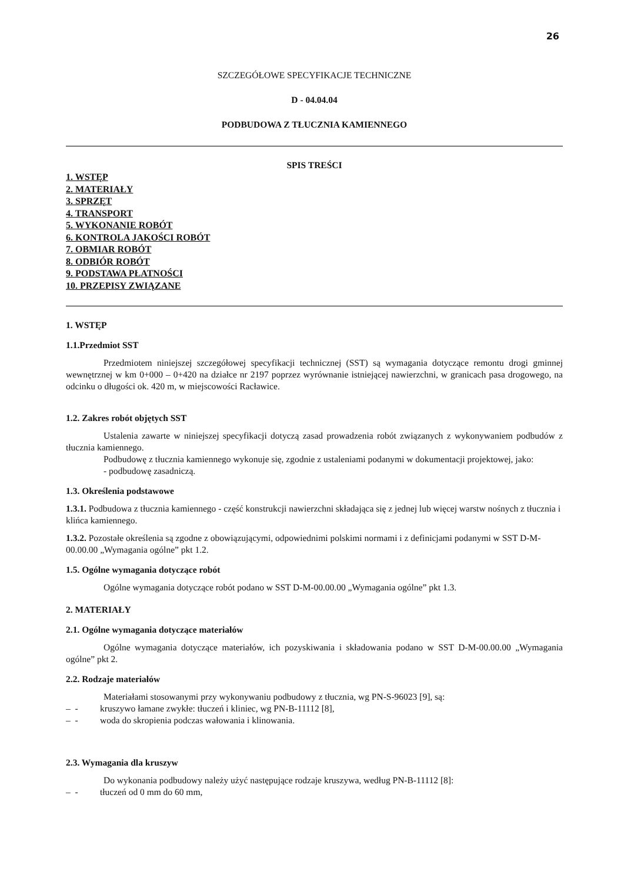26
SZCZEGÓŁOWE SPECYFIKACJE TECHNICZNE
D - 04.04.04
PODBUDOWA Z TŁUCZNIA KAMIENNEGO
SPIS TREŚCI
1. WSTĘP
2. MATERIAŁY
3. SPRZĘT
4. TRANSPORT
5. WYKONANIE ROBÓT
6. KONTROLA JAKOŚCI ROBÓT
7. OBMIAR ROBÓT
8. ODBIÓR ROBÓT
9. PODSTAWA PŁATNOŚCI
10. PRZEPISY ZWIĄZANE
1. WSTĘP
1.1.Przedmiot SST
Przedmiotem niniejszej szczegółowej specyfikacji technicznej (SST) są wymagania dotyczące remontu drogi gminnej wewnętrznej w km 0+000 – 0+420 na działce nr 2197 poprzez wyrównanie istniejącej nawierzchni, w granicach pasa drogowego, na odcinku o długości ok. 420 m, w miejscowości Racławice.
1.2. Zakres robót objętych SST
Ustalenia zawarte w niniejszej specyfikacji dotyczą zasad prowadzenia robót związanych z wykonywaniem podbudów z tłucznia kamiennego.
Podbudowę z tłucznia kamiennego wykonuje się, zgodnie z ustaleniami podanymi w dokumentacji projektowej, jako:
- podbudowę zasadniczą.
1.3. Określenia podstawowe
1.3.1. Podbudowa z tłucznia kamiennego - część konstrukcji nawierzchni składająca się z jednej lub więcej warstw nośnych z tłucznia i klińca kamiennego.
1.3.2. Pozostałe określenia są zgodne z obowiązującymi, odpowiednimi polskimi normami i z definicjami podanymi w SST D-M-00.00.00 „Wymagania ogólne” pkt 1.2.
1.5. Ogólne wymagania dotyczące robót
Ogólne wymagania dotyczące robót podano w SST D-M-00.00.00 „Wymagania ogólne” pkt 1.3.
2. MATERIAŁY
2.1. Ogólne wymagania dotyczące materiałów
Ogólne wymagania dotyczące materiałów, ich pozyskiwania i składowania podano w SST D-M-00.00.00 „Wymagania ogólne” pkt 2.
2.2. Rodzaje materiałów
Materiałami stosowanymi przy wykonywaniu podbudowy z tłucznia, wg PN-S-96023 [9], są:
– - kruszywo łamane zwykłe: tłuczeń i kliniec, wg PN-B-11112 [8],
– - woda do skropienia podczas wałowania i klinowania.
2.3. Wymagania dla kruszyw
Do wykonania podbudowy należy użyć następujące rodzaje kruszywa, według PN-B-11112 [8]:
– - tłuczeń od 0 mm do 60 mm,